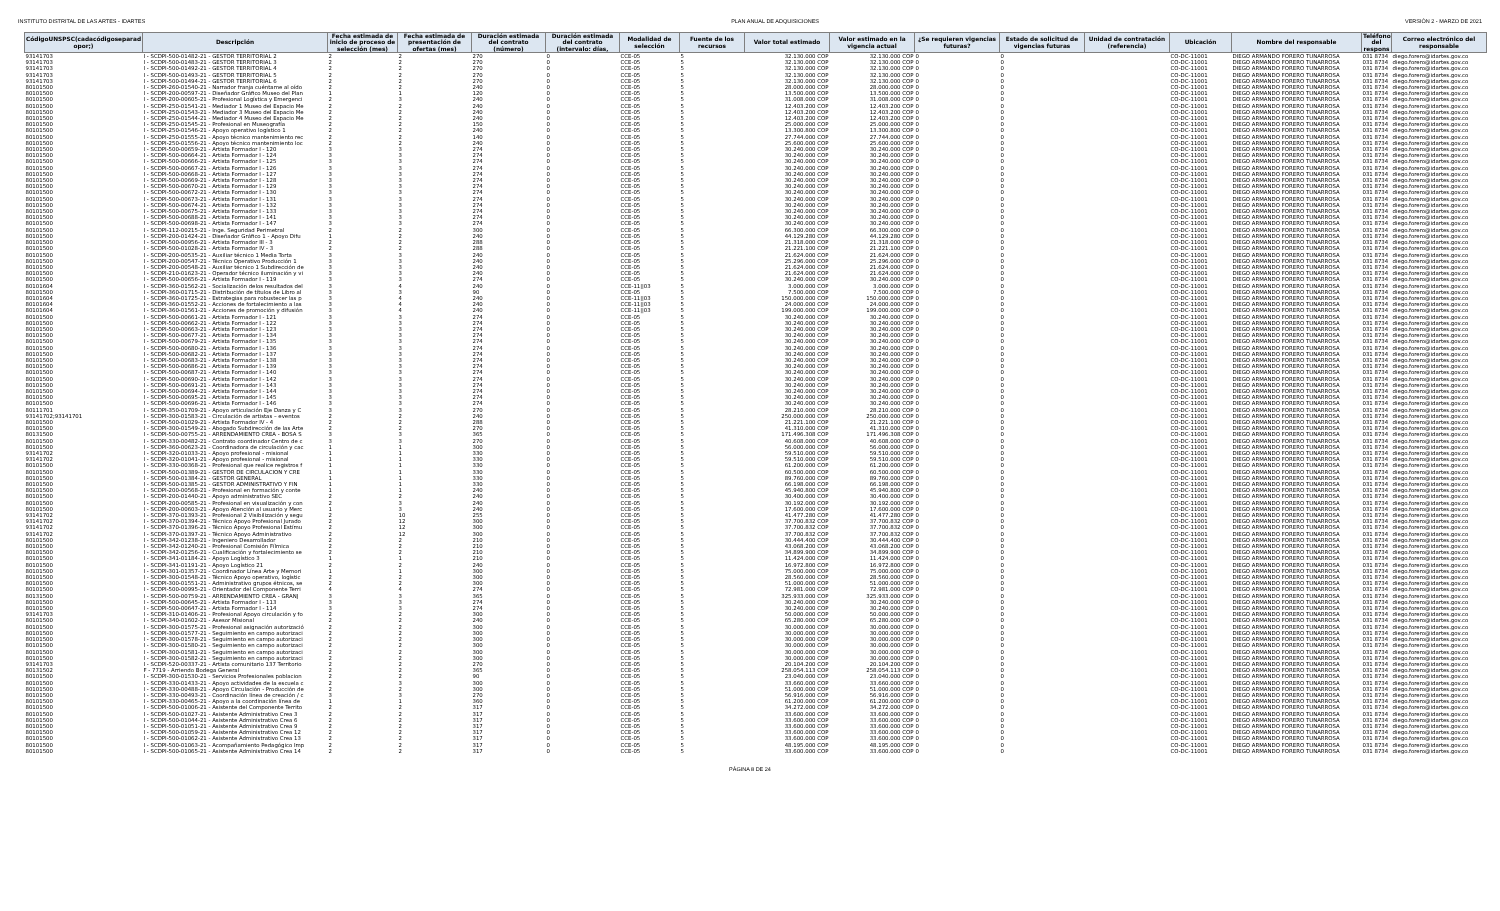INSTITUTO DISTRITAL DE LAS ARTES - IDARTES PLAN ANUAL DE ADQUISICIONES VERSIÓN 2 - MARZO DE 2021
| CódigoUNSPSC(cadacódigoseparad opor;) | Descripción | Fecha estimada de inicio de proceso de selección (mes) | Fecha estimada de presentación de ofertas (mes) | Duración estimada del contrato (número) | Duración estimada del contrato (intervalo: días, | Modalidad de selección | Fuente de los recursos | Valor total estimado | Valor estimado en la vigencia actual | ¿Se requieren vigencias futuras? | Estado de solicitud de vigencias futuras | Unidad de contratación (referencia) | Ubicación | Nombre del responsable | Teléfono del respons | Correo electrónico del responsable |
| --- | --- | --- | --- | --- | --- | --- | --- | --- | --- | --- | --- | --- | --- | --- | --- | --- |
| 93141703 | I - SCDPI-500-01482-21 - GESTOR TERRITORIAL 2 | 2 | 2 | 270 | 0 | CCE-05 | 5 | 32.130.000 COP | 32.130.000 COP | 0 | 0 | | CO-DC-11001 | DIEGO ARMANDO FORERO TUNARROSA | 031 8734 | diego.forero@idartes.gov.co |
| 93141703 | I - SCDPI-500-01483-21 - GESTOR TERRITORIAL 3 | 2 | 2 | 270 | 0 | CCE-05 | 5 | 32.130.000 COP | 32.130.000 COP | 0 | 0 | | CO-DC-11001 | DIEGO ARMANDO FORERO TUNARROSA | 031 8734 | diego.forero@idartes.gov.co |
| 93141703 | I - SCDPI-500-01492-21 - GESTOR TERRITORIAL 4 | 2 | 2 | 270 | 0 | CCE-05 | 5 | 32.130.000 COP | 32.130.000 COP | 0 | 0 | | CO-DC-11001 | DIEGO ARMANDO FORERO TUNARROSA | 031 8734 | diego.forero@idartes.gov.co |
| 93141703 | I - SCDPI-500-01493-21 - GESTOR TERRITORIAL 5 | 2 | 2 | 270 | 0 | CCE-05 | 5 | 32.130.000 COP | 32.130.000 COP | 0 | 0 | | CO-DC-11001 | DIEGO ARMANDO FORERO TUNARROSA | 031 8734 | diego.forero@idartes.gov.co |
| 93141703 | I - SCDPI-500-01494-21 - GESTOR TERRITORIAL 6 | 2 | 2 | 270 | 0 | CCE-05 | 5 | 32.130.000 COP | 32.130.000 COP | 0 | 0 | | CO-DC-11001 | DIEGO ARMANDO FORERO TUNARROSA | 031 8734 | diego.forero@idartes.gov.co |
| 80101500 | I - SCDPI-260-01540-21 - Narrador franja cuéntame al oído | 2 | 2 | 240 | 0 | CCE-05 | 5 | 28.000.000 COP | 28.000.000 COP | 0 | 0 | | CO-DC-11001 | DIEGO ARMANDO FORERO TUNARROSA | 031 8734 | diego.forero@idartes.gov.co |
| 80101500 | I - SCDPI-200-00597-21 - Diseñador Gráfico Museo del Plan | 1 | 1 | 120 | 0 | CCE-05 | 5 | 13.500.000 COP | 13.500.000 COP | 0 | 0 | | CO-DC-11001 | DIEGO ARMANDO FORERO TUNARROSA | 031 8734 | diego.forero@idartes.gov.co |
| 80101500 | I - SCDPI-200-00605-21 - Profesional Logística y Emergenci | 2 | 3 | 240 | 0 | CCE-05 | 5 | 31.008.000 COP | 31.008.000 COP | 0 | 0 | | CO-DC-11001 | DIEGO ARMANDO FORERO TUNARROSA | 031 8734 | diego.forero@idartes.gov.co |
| 80101500 | I - SCDPI-250-01541-21 - Mediador 1 Museo del Espacio Me | 2 | 2 | 240 | 0 | CCE-05 | 5 | 12.403.200 COP | 12.403.200 COP | 0 | 0 | | CO-DC-11001 | DIEGO ARMANDO FORERO TUNARROSA | 031 8734 | diego.forero@idartes.gov.co |
| 80101500 | I - SCDPI-250-01543-21 - Mediador 3 Museo del Espacio Me | 2 | 2 | 240 | 0 | CCE-05 | 5 | 12.403.200 COP | 12.403.200 COP | 0 | 0 | | CO-DC-11001 | DIEGO ARMANDO FORERO TUNARROSA | 031 8734 | diego.forero@idartes.gov.co |
| 80101500 | I - SCDPI-250-01544-21 - Mediador 4 Museo del Espacio Me | 2 | 2 | 240 | 0 | CCE-05 | 5 | 12.403.200 COP | 12.403.200 COP | 0 | 0 | | CO-DC-11001 | DIEGO ARMANDO FORERO TUNARROSA | 031 8734 | diego.forero@idartes.gov.co |
| 80101500 | I - SCDPI-250-01545-21 - Profesional en Museografía | 2 | 2 | 150 | 0 | CCE-05 | 5 | 25.000.000 COP | 25.000.000 COP | 0 | 0 | | CO-DC-11001 | DIEGO ARMANDO FORERO TUNARROSA | 031 8734 | diego.forero@idartes.gov.co |
| 80101500 | I - SCDPI-250-01546-21 - Apoyo operativo logístico 1 | 2 | 2 | 240 | 0 | CCE-05 | 5 | 13.300.800 COP | 13.300.800 COP | 0 | 0 | | CO-DC-11001 | DIEGO ARMANDO FORERO TUNARROSA | 031 8734 | diego.forero@idartes.gov.co |
| 80101500 | I - SCDPI-250-01555-21 - Apoyo técnico mantenimiento rec | 2 | 2 | 140 | 0 | CCE-05 | 5 | 27.744.000 COP | 27.744.000 COP | 0 | 0 | | CO-DC-11001 | DIEGO ARMANDO FORERO TUNARROSA | 031 8734 | diego.forero@idartes.gov.co |
| 80101500 | I - SCDPI-250-01556-21 - Apoyo técnico mantenimiento loc | 2 | 2 | 240 | 0 | CCE-05 | 5 | 25.600.000 COP | 25.600.000 COP | 0 | 0 | | CO-DC-11001 | DIEGO ARMANDO FORERO TUNARROSA | 031 8734 | diego.forero@idartes.gov.co |
| 80101500 | I - SCDPI-500-00659-21 - Artista Formador I - 120 | 3 | 3 | 274 | 0 | CCE-05 | 5 | 30.240.000 COP | 30.240.000 COP | 0 | 0 | | CO-DC-11001 | DIEGO ARMANDO FORERO TUNARROSA | 031 8734 | diego.forero@idartes.gov.co |
| 80101500 | I - SCDPI-500-00664-21 - Artista Formador I - 124 | 3 | 3 | 274 | 0 | CCE-05 | 5 | 30.240.000 COP | 30.240.000 COP | 0 | 0 | | CO-DC-11001 | DIEGO ARMANDO FORERO TUNARROSA | 031 8734 | diego.forero@idartes.gov.co |
| 80101500 | I - SCDPI-500-00666-21 - Artista Formador I - 125 | 3 | 3 | 274 | 0 | CCE-05 | 5 | 30.240.000 COP | 30.240.000 COP | 0 | 0 | | CO-DC-11001 | DIEGO ARMANDO FORERO TUNARROSA | 031 8734 | diego.forero@idartes.gov.co |
| 80101500 | I - SCDPI-500-00667-21 - Artista Formador I - 126 | 3 | 3 | 274 | 0 | CCE-05 | 5 | 30.240.000 COP | 30.240.000 COP | 0 | 0 | | CO-DC-11001 | DIEGO ARMANDO FORERO TUNARROSA | 031 8734 | diego.forero@idartes.gov.co |
| 80101500 | I - SCDPI-500-00668-21 - Artista Formador I - 127 | 3 | 3 | 274 | 0 | CCE-05 | 5 | 30.240.000 COP | 30.240.000 COP | 0 | 0 | | CO-DC-11001 | DIEGO ARMANDO FORERO TUNARROSA | 031 8734 | diego.forero@idartes.gov.co |
| 80101500 | I - SCDPI-500-00669-21 - Artista Formador I - 128 | 3 | 3 | 274 | 0 | CCE-05 | 5 | 30.240.000 COP | 30.240.000 COP | 0 | 0 | | CO-DC-11001 | DIEGO ARMANDO FORERO TUNARROSA | 031 8734 | diego.forero@idartes.gov.co |
| 80101500 | I - SCDPI-500-00670-21 - Artista Formador I - 129 | 3 | 3 | 274 | 0 | CCE-05 | 5 | 30.240.000 COP | 30.240.000 COP | 0 | 0 | | CO-DC-11001 | DIEGO ARMANDO FORERO TUNARROSA | 031 8734 | diego.forero@idartes.gov.co |
| 80101500 | I - SCDPI-500-00672-21 - Artista Formador I - 130 | 3 | 3 | 274 | 0 | CCE-05 | 5 | 30.240.000 COP | 30.240.000 COP | 0 | 0 | | CO-DC-11001 | DIEGO ARMANDO FORERO TUNARROSA | 031 8734 | diego.forero@idartes.gov.co |
| 80101500 | I - SCDPI-500-00673-21 - Artista Formador I - 131 | 3 | 3 | 274 | 0 | CCE-05 | 5 | 30.240.000 COP | 30.240.000 COP | 0 | 0 | | CO-DC-11001 | DIEGO ARMANDO FORERO TUNARROSA | 031 8734 | diego.forero@idartes.gov.co |
| 80101500 | I - SCDPI-500-00674-21 - Artista Formador I - 132 | 3 | 3 | 274 | 0 | CCE-05 | 5 | 30.240.000 COP | 30.240.000 COP | 0 | 0 | | CO-DC-11001 | DIEGO ARMANDO FORERO TUNARROSA | 031 8734 | diego.forero@idartes.gov.co |
| 80101500 | I - SCDPI-500-00675-21 - Artista Formador I - 133 | 3 | 3 | 274 | 0 | CCE-05 | 5 | 30.240.000 COP | 30.240.000 COP | 0 | 0 | | CO-DC-11001 | DIEGO ARMANDO FORERO TUNARROSA | 031 8734 | diego.forero@idartes.gov.co |
| 80101500 | I - SCDPI-500-00688-21 - Artista Formador I - 141 | 3 | 3 | 274 | 0 | CCE-05 | 5 | 30.240.000 COP | 30.240.000 COP | 0 | 0 | | CO-DC-11001 | DIEGO ARMANDO FORERO TUNARROSA | 031 8734 | diego.forero@idartes.gov.co |
| 80101500 | I - SCDPI-500-00698-21 - Artista Formador I - 147 | 3 | 3 | 274 | 0 | CCE-05 | 5 | 30.240.000 COP | 30.240.000 COP | 0 | 0 | | CO-DC-11001 | DIEGO ARMANDO FORERO TUNARROSA | 031 8734 | diego.forero@idartes.gov.co |
| 80101500 | I - SCDPI-112-00215-21 - Inge. Seguridad Perimetral | 2 | 2 | 300 | 0 | CCE-05 | 5 | 66.300.000 COP | 66.300.000 COP | 0 | 0 | | CO-DC-11001 | DIEGO ARMANDO FORERO TUNARROSA | 031 8734 | diego.forero@idartes.gov.co |
| 80101500 | I - SCDPI-200-01424-21 - Diseñador Gráfico 1 - Apoyo Difu | 1 | 2 | 240 | 0 | CCE-05 | 5 | 44.129.280 COP | 44.129.280 COP | 0 | 0 | | CO-DC-11001 | DIEGO ARMANDO FORERO TUNARROSA | 031 8734 | diego.forero@idartes.gov.co |
| 80101500 | I - SCDPI-500-00956-21 - Artista Formador III - 3 | 2 | 2 | 288 | 0 | CCE-05 | 5 | 21.318.000 COP | 21.318.000 COP | 0 | 0 | | CO-DC-11001 | DIEGO ARMANDO FORERO TUNARROSA | 031 8734 | diego.forero@idartes.gov.co |
| 80101500 | I - SCDPI-500-01028-21 - Artista Formador IV - 3 | 2 | 2 | 288 | 0 | CCE-05 | 5 | 21.221.100 COP | 21.221.100 COP | 0 | 0 | | CO-DC-11001 | DIEGO ARMANDO FORERO TUNARROSA | 031 8734 | diego.forero@idartes.gov.co |
| 80101500 | I - SCDPI-200-00535-21 - Auxiliar técnico 1 Media Torta | 3 | 3 | 240 | 0 | CCE-05 | 5 | 21.624.000 COP | 21.624.000 COP | 0 | 0 | | CO-DC-11001 | DIEGO ARMANDO FORERO TUNARROSA | 031 8734 | diego.forero@idartes.gov.co |
| 80101500 | I - SCDPI-200-00547-21 - Técnico Operativo Producción 1 | 3 | 3 | 240 | 0 | CCE-05 | 5 | 25.296.000 COP | 25.296.000 COP | 0 | 0 | | CO-DC-11001 | DIEGO ARMANDO FORERO TUNARROSA | 031 8734 | diego.forero@idartes.gov.co |
| 80101500 | I - SCDPI-200-00548-21 - Auxiliar técnico 1 Subdirección de | 3 | 3 | 240 | 0 | CCE-05 | 5 | 21.624.000 COP | 21.624.000 COP | 0 | 0 | | CO-DC-11001 | DIEGO ARMANDO FORERO TUNARROSA | 031 8734 | diego.forero@idartes.gov.co |
| 80101500 | I - SCDPI-210-01623-21 - Operador técnico iluminación y vi | 3 | 3 | 240 | 0 | CCE-05 | 5 | 21.624.000 COP | 21.624.000 COP | 0 | 0 | | CO-DC-11001 | DIEGO ARMANDO FORERO TUNARROSA | 031 8734 | diego.forero@idartes.gov.co |
| 80101500 | I - SCDPI-500-00656-21 - Artista Formador I - 119 | 3 | 3 | 274 | 0 | CCE-05 | 5 | 30.240.000 COP | 30.240.000 COP | 0 | 0 | | CO-DC-11001 | DIEGO ARMANDO FORERO TUNARROSA | 031 8734 | diego.forero@idartes.gov.co |
| 80101604 | I - SCDPI-360-01562-21 - Socialización delos resultados del | 3 | 4 | 240 | 0 | CCE-11//03 | 5 | 3.000.000 COP | 3.000.000 COP | 0 | 0 | | CO-DC-11001 | DIEGO ARMANDO FORERO TUNARROSA | 031 8734 | diego.forero@idartes.gov.co |
| 80101500 | I - SCDPI-360-01715-21 - Distribución de títulos de Libro al | 3 | 3 | 90 | 0 | CCE-05 | 5 | 7.500.000 COP | 7.500.000 COP | 0 | 0 | | CO-DC-11001 | DIEGO ARMANDO FORERO TUNARROSA | 031 8734 | diego.forero@idartes.gov.co |
| 80101604 | I - SCDPI-360-01725-21 - Estrategias para robustecer las p | 3 | 4 | 240 | 0 | CCE-11//03 | 5 | 150.000.000 COP | 150.000.000 COP | 0 | 0 | | CO-DC-11001 | DIEGO ARMANDO FORERO TUNARROSA | 031 8734 | diego.forero@idartes.gov.co |
| 80101604 | I - SCDPI-360-01552-21 - Acciones de fortalecimiento a las | 3 | 4 | 240 | 0 | CCE-11//03 | 5 | 24.000.000 COP | 24.000.000 COP | 0 | 0 | | CO-DC-11001 | DIEGO ARMANDO FORERO TUNARROSA | 031 8734 | diego.forero@idartes.gov.co |
| 80101604 | I - SCDPI-360-01561-21 - Acciones de promoción y difusión | 3 | 4 | 240 | 0 | CCE-11//03 | 5 | 199.000.000 COP | 199.000.000 COP | 0 | 0 | | CO-DC-11001 | DIEGO ARMANDO FORERO TUNARROSA | 031 8734 | diego.forero@idartes.gov.co |
| 80101500 | I - SCDPI-500-00661-21 - Artista Formador I - 121 | 3 | 3 | 274 | 0 | CCE-05 | 5 | 30.240.000 COP | 30.240.000 COP | 0 | 0 | | CO-DC-11001 | DIEGO ARMANDO FORERO TUNARROSA | 031 8734 | diego.forero@idartes.gov.co |
| 80101500 | I - SCDPI-500-00662-21 - Artista Formador I - 122 | 3 | 3 | 274 | 0 | CCE-05 | 5 | 30.240.000 COP | 30.240.000 COP | 0 | 0 | | CO-DC-11001 | DIEGO ARMANDO FORERO TUNARROSA | 031 8734 | diego.forero@idartes.gov.co |
| 80101500 | I - SCDPI-500-00663-21 - Artista Formador I - 123 | 3 | 3 | 274 | 0 | CCE-05 | 5 | 30.240.000 COP | 30.240.000 COP | 0 | 0 | | CO-DC-11001 | DIEGO ARMANDO FORERO TUNARROSA | 031 8734 | diego.forero@idartes.gov.co |
| 80101500 | I - SCDPI-500-00677-21 - Artista Formador I - 134 | 3 | 3 | 274 | 0 | CCE-05 | 5 | 30.240.000 COP | 30.240.000 COP | 0 | 0 | | CO-DC-11001 | DIEGO ARMANDO FORERO TUNARROSA | 031 8734 | diego.forero@idartes.gov.co |
| 80101500 | I - SCDPI-500-00679-21 - Artista Formador I - 135 | 3 | 3 | 274 | 0 | CCE-05 | 5 | 30.240.000 COP | 30.240.000 COP | 0 | 0 | | CO-DC-11001 | DIEGO ARMANDO FORERO TUNARROSA | 031 8734 | diego.forero@idartes.gov.co |
| 80101500 | I - SCDPI-500-00680-21 - Artista Formador I - 136 | 3 | 3 | 274 | 0 | CCE-05 | 5 | 30.240.000 COP | 30.240.000 COP | 0 | 0 | | CO-DC-11001 | DIEGO ARMANDO FORERO TUNARROSA | 031 8734 | diego.forero@idartes.gov.co |
| 80101500 | I - SCDPI-500-00682-21 - Artista Formador I - 137 | 3 | 3 | 274 | 0 | CCE-05 | 5 | 30.240.000 COP | 30.240.000 COP | 0 | 0 | | CO-DC-11001 | DIEGO ARMANDO FORERO TUNARROSA | 031 8734 | diego.forero@idartes.gov.co |
| 80101500 | I - SCDPI-500-00683-21 - Artista Formador I - 138 | 3 | 3 | 274 | 0 | CCE-05 | 5 | 30.240.000 COP | 30.240.000 COP | 0 | 0 | | CO-DC-11001 | DIEGO ARMANDO FORERO TUNARROSA | 031 8734 | diego.forero@idartes.gov.co |
| 80101500 | I - SCDPI-500-00686-21 - Artista Formador I - 139 | 3 | 3 | 274 | 0 | CCE-05 | 5 | 30.240.000 COP | 30.240.000 COP | 0 | 0 | | CO-DC-11001 | DIEGO ARMANDO FORERO TUNARROSA | 031 8734 | diego.forero@idartes.gov.co |
| 80101500 | I - SCDPI-500-00687-21 - Artista Formador I - 140 | 3 | 3 | 274 | 0 | CCE-05 | 5 | 30.240.000 COP | 30.240.000 COP | 0 | 0 | | CO-DC-11001 | DIEGO ARMANDO FORERO TUNARROSA | 031 8734 | diego.forero@idartes.gov.co |
| 80101500 | I - SCDPI-500-00690-21 - Artista Formador I - 142 | 3 | 3 | 274 | 0 | CCE-05 | 5 | 30.240.000 COP | 30.240.000 COP | 0 | 0 | | CO-DC-11001 | DIEGO ARMANDO FORERO TUNARROSA | 031 8734 | diego.forero@idartes.gov.co |
| 80101500 | I - SCDPI-500-00691-21 - Artista Formador I - 143 | 3 | 3 | 274 | 0 | CCE-05 | 5 | 30.240.000 COP | 30.240.000 COP | 0 | 0 | | CO-DC-11001 | DIEGO ARMANDO FORERO TUNARROSA | 031 8734 | diego.forero@idartes.gov.co |
| 80101500 | I - SCDPI-500-00694-21 - Artista Formador I - 144 | 3 | 3 | 274 | 0 | CCE-05 | 5 | 30.240.000 COP | 30.240.000 COP | 0 | 0 | | CO-DC-11001 | DIEGO ARMANDO FORERO TUNARROSA | 031 8734 | diego.forero@idartes.gov.co |
| 80101500 | I - SCDPI-500-00695-21 - Artista Formador I - 145 | 3 | 3 | 274 | 0 | CCE-05 | 5 | 30.240.000 COP | 30.240.000 COP | 0 | 0 | | CO-DC-11001 | DIEGO ARMANDO FORERO TUNARROSA | 031 8734 | diego.forero@idartes.gov.co |
| 80101500 | I - SCDPI-500-00696-21 - Artista Formador I - 146 | 3 | 3 | 274 | 0 | CCE-05 | 5 | 30.240.000 COP | 30.240.000 COP | 0 | 0 | | CO-DC-11001 | DIEGO ARMANDO FORERO TUNARROSA | 031 8734 | diego.forero@idartes.gov.co |
| 80111701 | I - SCDPI-350-01709-21 - Apoyo articulación Eje Danza y C | 3 | 3 | 270 | 0 | CCE-05 | 5 | 28.210.000 COP | 28.210.000 COP | 0 | 0 | | CO-DC-11001 | DIEGO ARMANDO FORERO TUNARROSA | 031 8734 | diego.forero@idartes.gov.co |
| 93141702;93141701 | I - SCDPI-300-01583-21 - Circulación de artistas – eventos | 2 | 2 | 240 | 0 | CCE-05 | 5 | 250.000.000 COP | 250.000.000 COP | 0 | 0 | | CO-DC-11001 | DIEGO ARMANDO FORERO TUNARROSA | 031 8734 | diego.forero@idartes.gov.co |
| 80101500 | I - SCDPI-500-01029-21 - Artista Formador IV - 4 | 2 | 2 | 288 | 0 | CCE-05 | 5 | 21.221.100 COP | 21.221.100 COP | 0 | 0 | | CO-DC-11001 | DIEGO ARMANDO FORERO TUNARROSA | 031 8734 | diego.forero@idartes.gov.co |
| 80101500 | I - SCDPI-300-01549-21 - Abogado Subdirección de las Arte | 2 | 2 | 270 | 0 | CCE-05 | 5 | 41.310.000 COP | 41.310.000 COP | 0 | 0 | | CO-DC-11001 | DIEGO ARMANDO FORERO TUNARROSA | 031 8734 | diego.forero@idartes.gov.co |
| 80131500 | I - SCDPI-500-00755-21 - ARRENDAMIENTO CREA - BOSA S | 3 | 3 | 365 | 0 | CCE-05 | 5 | 171.496.308 COP | 171.496.308 COP | 0 | 0 | | CO-DC-11001 | DIEGO ARMANDO FORERO TUNARROSA | 031 8734 | diego.forero@idartes.gov.co |
| 80101500 | I - SCDPI-330-00482-21 - Contrato coordinador Centro de c | 3 | 3 | 270 | 0 | CCE-05 | 5 | 40.608.000 COP | 40.608.000 COP | 0 | 0 | | CO-DC-11001 | DIEGO ARMANDO FORERO TUNARROSA | 031 8734 | diego.forero@idartes.gov.co |
| 80101500 | I - SCDPI-360-00623-21 - Coordinadora de circulación y cac | 1 | 1 | 300 | 0 | CCE-05 | 5 | 56.000.000 COP | 56.000.000 COP | 0 | 0 | | CO-DC-11001 | DIEGO ARMANDO FORERO TUNARROSA | 031 8734 | diego.forero@idartes.gov.co |
| 93141702 | I - SCDPI-320-01033-21 - Apoyo profesional - misional | 1 | 1 | 330 | 0 | CCE-05 | 5 | 59.510.000 COP | 59.510.000 COP | 0 | 0 | | CO-DC-11001 | DIEGO ARMANDO FORERO TUNARROSA | 031 8734 | diego.forero@idartes.gov.co |
| 93141702 | I - SCDPI-320-01041-21 - Apoyo profesional - misional | 1 | 1 | 330 | 0 | CCE-05 | 5 | 59.510.000 COP | 59.510.000 COP | 0 | 0 | | CO-DC-11001 | DIEGO ARMANDO FORERO TUNARROSA | 031 8734 | diego.forero@idartes.gov.co |
| 80101500 | I - SCDPI-330-00368-21 - Profesional que realice registros f | 1 | 1 | 330 | 0 | CCE-05 | 5 | 61.200.000 COP | 61.200.000 COP | 0 | 0 | | CO-DC-11001 | DIEGO ARMANDO FORERO TUNARROSA | 031 8734 | diego.forero@idartes.gov.co |
| 80101500 | I - SCDPI-500-01389-21 - GESTOR DE CIRCULACION Y CRE | 1 | 1 | 330 | 0 | CCE-05 | 5 | 60.500.000 COP | 60.500.000 COP | 0 | 0 | | CO-DC-11001 | DIEGO ARMANDO FORERO TUNARROSA | 031 8734 | diego.forero@idartes.gov.co |
| 80101500 | I - SCDPI-500-01384-21 - GESTOR GENERAL | 1 | 1 | 330 | 0 | CCE-05 | 5 | 89.760.000 COP | 89.760.000 COP | 0 | 0 | | CO-DC-11001 | DIEGO ARMANDO FORERO TUNARROSA | 031 8734 | diego.forero@idartes.gov.co |
| 80101500 | I - SCDPI-500-01385-21 - GESTOR ADMINISTRATIVO Y FIN | 1 | 1 | 330 | 0 | CCE-05 | 5 | 66.198.000 COP | 66.198.000 COP | 0 | 0 | | CO-DC-11001 | DIEGO ARMANDO FORERO TUNARROSA | 031 8734 | diego.forero@idartes.gov.co |
| 80101500 | I - SCDPI-200-00568-21 - Profesional en formación y conte | 1 | 1 | 240 | 0 | CCE-05 | 5 | 45.940.800 COP | 45.940.800 COP | 0 | 0 | | CO-DC-11001 | DIEGO ARMANDO FORERO TUNARROSA | 031 8734 | diego.forero@idartes.gov.co |
| 80101500 | I - SCDPI-200-01440-21 - Apoyo administrativo SEC | 2 | 2 | 240 | 0 | CCE-05 | 5 | 30.400.000 COP | 30.400.000 COP | 0 | 0 | | CO-DC-11001 | DIEGO ARMANDO FORERO TUNARROSA | 031 8734 | diego.forero@idartes.gov.co |
| 80101500 | I - SCDPI-200-00585-21 - Profesional en visualización y con | 2 | 3 | 240 | 0 | CCE-05 | 5 | 30.192.000 COP | 30.192.000 COP | 0 | 0 | | CO-DC-11001 | DIEGO ARMANDO FORERO TUNARROSA | 031 8734 | diego.forero@idartes.gov.co |
| 80101500 | I - SCDPI-200-00603-21 - Apoyo Atención al usuario y Merc | 1 | 3 | 240 | 0 | CCE-05 | 5 | 17.600.000 COP | 17.600.000 COP | 0 | 0 | | CO-DC-11001 | DIEGO ARMANDO FORERO TUNARROSA | 031 8734 | diego.forero@idartes.gov.co |
| 93141702 | I - SCDPI-370-01393-21 - Profesional 2 Visibilización y segu | 2 | 10 | 255 | 0 | CCE-05 | 5 | 41.477.280 COP | 41.477.280 COP | 0 | 0 | | CO-DC-11001 | DIEGO ARMANDO FORERO TUNARROSA | 031 8734 | diego.forero@idartes.gov.co |
| 93141702 | I - SCDPI-370-01394-21 - Técnico Apoyo Profesional Jurado | 2 | 12 | 300 | 0 | CCE-05 | 5 | 37.700.832 COP | 37.700.832 COP | 0 | 0 | | CO-DC-11001 | DIEGO ARMANDO FORERO TUNARROSA | 031 8734 | diego.forero@idartes.gov.co |
| 93141702 | I - SCDPI-370-01396-21 - Técnico Apoyo Profesional Estímu | 2 | 12 | 300 | 0 | CCE-05 | 5 | 37.700.832 COP | 37.700.832 COP | 0 | 0 | | CO-DC-11001 | DIEGO ARMANDO FORERO TUNARROSA | 031 8734 | diego.forero@idartes.gov.co |
| 93141702 | I - SCDPI-370-01397-21 - Técnico Apoyo Administrativo | 2 | 12 | 300 | 0 | CCE-05 | 5 | 37.700.832 COP | 37.700.832 COP | 0 | 0 | | CO-DC-11001 | DIEGO ARMANDO FORERO TUNARROSA | 031 8734 | diego.forero@idartes.gov.co |
| 80101500 | I - SCDPI-342-01238-21 - Ingeniero Desarrollador | 2 | 2 | 210 | 0 | CCE-05 | 5 | 30.444.400 COP | 30.444.400 COP | 0 | 0 | | CO-DC-11001 | DIEGO ARMANDO FORERO TUNARROSA | 031 8734 | diego.forero@idartes.gov.co |
| 80101500 | I - SCDPI-342-01240-21 - Profesional Comisión Fílmica | 2 | 2 | 210 | 0 | CCE-05 | 5 | 43.068.200 COP | 43.068.200 COP | 0 | 0 | | CO-DC-11001 | DIEGO ARMANDO FORERO TUNARROSA | 031 8734 | diego.forero@idartes.gov.co |
| 80101500 | I - SCDPI-342-01256-21 - Cualificación y fortalecimiento se | 2 | 2 | 210 | 0 | CCE-05 | 5 | 34.899.900 COP | 34.899.900 COP | 0 | 0 | | CO-DC-11001 | DIEGO ARMANDO FORERO TUNARROSA | 031 8734 | diego.forero@idartes.gov.co |
| 80101500 | I - SCDPI-341-01184-21 - Apoyo Logístico 3 | 1 | 1 | 210 | 0 | CCE-05 | 5 | 11.424.000 COP | 11.424.000 COP | 0 | 0 | | CO-DC-11001 | DIEGO ARMANDO FORERO TUNARROSA | 031 8734 | diego.forero@idartes.gov.co |
| 80101500 | I - SCDPI-341-01191-21 - Apoyo Logístico 21 | 2 | 2 | 240 | 0 | CCE-05 | 5 | 16.972.800 COP | 16.972.800 COP | 0 | 0 | | CO-DC-11001 | DIEGO ARMANDO FORERO TUNARROSA | 031 8734 | diego.forero@idartes.gov.co |
| 80101500 | I - SCDPI-301-01357-21 - Coordinador Línea Arte y Memori | 1 | 1 | 300 | 0 | CCE-05 | 5 | 75.000.000 COP | 75.000.000 COP | 0 | 0 | | CO-DC-11001 | DIEGO ARMANDO FORERO TUNARROSA | 031 8734 | diego.forero@idartes.gov.co |
| 80101500 | I - SCDPI-300-01548-21 - Técnico Apoyo operativo, logístic | 2 | 2 | 300 | 0 | CCE-05 | 5 | 28.560.000 COP | 28.560.000 COP | 0 | 0 | | CO-DC-11001 | DIEGO ARMANDO FORERO TUNARROSA | 031 8734 | diego.forero@idartes.gov.co |
| 80101500 | I - SCDPI-300-01551-21 - Administrativo grupos étnicos, se | 2 | 2 | 300 | 0 | CCE-05 | 5 | 51.000.000 COP | 51.000.000 COP | 0 | 0 | | CO-DC-11001 | DIEGO ARMANDO FORERO TUNARROSA | 031 8734 | diego.forero@idartes.gov.co |
| 80101500 | I - SCDPI-500-00995-21 - Orientador del Componente Terri | 4 | 4 | 274 | 0 | CCE-05 | 5 | 72.981.000 COP | 72.981.000 COP | 0 | 0 | | CO-DC-11001 | DIEGO ARMANDO FORERO TUNARROSA | 031 8734 | diego.forero@idartes.gov.co |
| 80131500 | I - SCDPI-500-00759-21 - ARRENDAMIENTO CREA - GRANJ | 3 | 3 | 365 | 0 | CCE-05 | 5 | 325.933.000 COP | 325.933.000 COP | 0 | 0 | | CO-DC-11001 | DIEGO ARMANDO FORERO TUNARROSA | 031 8734 | diego.forero@idartes.gov.co |
| 80101500 | I - SCDPI-500-00645-21 - Artista Formador I - 113 | 3 | 3 | 274 | 0 | CCE-05 | 5 | 30.240.000 COP | 30.240.000 COP | 0 | 0 | | CO-DC-11001 | DIEGO ARMANDO FORERO TUNARROSA | 031 8734 | diego.forero@idartes.gov.co |
| 80101500 | I - SCDPI-500-00647-21 - Artista Formador I - 114 | 3 | 3 | 274 | 0 | CCE-05 | 5 | 30.240.000 COP | 30.240.000 COP | 0 | 0 | | CO-DC-11001 | DIEGO ARMANDO FORERO TUNARROSA | 031 8734 | diego.forero@idartes.gov.co |
| 93141703 | I - SCDPI-310-01406-21 - Profesional Apoyo circulación y fo | 2 | 2 | 300 | 0 | CCE-05 | 5 | 50.000.000 COP | 50.000.000 COP | 0 | 0 | | CO-DC-11001 | DIEGO ARMANDO FORERO TUNARROSA | 031 8734 | diego.forero@idartes.gov.co |
| 80101500 | I - SCDPI-340-01602-21 - Asesor Misional | 2 | 2 | 240 | 0 | CCE-05 | 5 | 65.280.000 COP | 65.280.000 COP | 0 | 0 | | CO-DC-11001 | DIEGO ARMANDO FORERO TUNARROSA | 031 8734 | diego.forero@idartes.gov.co |
| 80101500 | I - SCDPI-300-01575-21 - Profesional asignación autorizació | 2 | 2 | 300 | 0 | CCE-05 | 5 | 30.000.000 COP | 30.000.000 COP | 0 | 0 | | CO-DC-11001 | DIEGO ARMANDO FORERO TUNARROSA | 031 8734 | diego.forero@idartes.gov.co |
| 80101500 | I - SCDPI-300-01577-21 - Seguimiento en campo autorizaci | 2 | 2 | 300 | 0 | CCE-05 | 5 | 30.000.000 COP | 30.000.000 COP | 0 | 0 | | CO-DC-11001 | DIEGO ARMANDO FORERO TUNARROSA | 031 8734 | diego.forero@idartes.gov.co |
| 80101500 | I - SCDPI-300-01578-21 - Seguimiento en campo autorizaci | 2 | 2 | 300 | 0 | CCE-05 | 5 | 30.000.000 COP | 30.000.000 COP | 0 | 0 | | CO-DC-11001 | DIEGO ARMANDO FORERO TUNARROSA | 031 8734 | diego.forero@idartes.gov.co |
| 80101500 | I - SCDPI-300-01580-21 - Seguimiento en campo autorizaci | 2 | 2 | 300 | 0 | CCE-05 | 5 | 30.000.000 COP | 30.000.000 COP | 0 | 0 | | CO-DC-11001 | DIEGO ARMANDO FORERO TUNARROSA | 031 8734 | diego.forero@idartes.gov.co |
| 80101500 | I - SCDPI-300-01581-21 - Seguimiento en campo autorizaci | 2 | 2 | 300 | 0 | CCE-05 | 5 | 30.000.000 COP | 30.000.000 COP | 0 | 0 | | CO-DC-11001 | DIEGO ARMANDO FORERO TUNARROSA | 031 8734 | diego.forero@idartes.gov.co |
| 80101500 | I - SCDPI-300-01582-21 - Seguimiento en campo autorizaci | 2 | 2 | 300 | 0 | CCE-05 | 5 | 30.000.000 COP | 30.000.000 COP | 0 | 0 | | CO-DC-11001 | DIEGO ARMANDO FORERO TUNARROSA | 031 8734 | diego.forero@idartes.gov.co |
| 93141703 | I - SCDPI-520-00337-21 - Artista comunitario 137 Territorio | 2 | 2 | 270 | 0 | CCE-05 | 5 | 20.104.200 COP | 20.104.200 COP | 0 | 0 | | CO-DC-11001 | DIEGO ARMANDO FORERO TUNARROSA | 031 8734 | diego.forero@idartes.gov.co |
| 80131502 | F - 7719 - Arriendo Bodega General | 2 | 2 | 365 | 0 | CCE-05 | 5 | 258.054.113 COP | 258.054.113 COP | 0 | 0 | | CO-DC-11001 | DIEGO ARMANDO FORERO TUNARROSA | 031 8734 | diego.forero@idartes.gov.co |
| 80101500 | I - SCDPI-300-01530-21 - Servicios Profesionales poblacion | 2 | 2 | 90 | 0 | CCE-05 | 5 | 23.040.000 COP | 23.040.000 COP | 0 | 0 | | CO-DC-11001 | DIEGO ARMANDO FORERO TUNARROSA | 031 8734 | diego.forero@idartes.gov.co |
| 80101500 | I - SCDPI-330-01433-21 - Apoyo actividades de la escuela c | 2 | 3 | 300 | 0 | CCE-05 | 5 | 33.660.000 COP | 33.660.000 COP | 0 | 0 | | CO-DC-11001 | DIEGO ARMANDO FORERO TUNARROSA | 031 8734 | diego.forero@idartes.gov.co |
| 80101500 | I - SCDPI-330-00488-21 - Apoyo Circulación - Producción de | 2 | 2 | 300 | 0 | CCE-05 | 5 | 51.000.000 COP | 51.000.000 COP | 0 | 0 | | CO-DC-11001 | DIEGO ARMANDO FORERO TUNARROSA | 031 8734 | diego.forero@idartes.gov.co |
| 80101500 | I - SCDPI-330-00493-21 - Coordinación línea de creación / c | 3 | 3 | 270 | 0 | CCE-05 | 5 | 56.916.000 COP | 56.916.000 COP | 0 | 0 | | CO-DC-11001 | DIEGO ARMANDO FORERO TUNARROSA | 031 8734 | diego.forero@idartes.gov.co |
| 80101500 | I - SCDPI-330-00465-21 - Apoyo a la coordinación línea de | 1 | 1 | 360 | 0 | CCE-05 | 5 | 61.200.000 COP | 61.200.000 COP | 0 | 0 | | CO-DC-11001 | DIEGO ARMANDO FORERO TUNARROSA | 031 8734 | diego.forero@idartes.gov.co |
| 80101500 | I - SCDPI-500-01006-21 - Asistente del Componente Territo | 2 | 2 | 317 | 0 | CCE-05 | 5 | 34.272.000 COP | 34.272.000 COP | 0 | 0 | | CO-DC-11001 | DIEGO ARMANDO FORERO TUNARROSA | 031 8734 | diego.forero@idartes.gov.co |
| 80101500 | I - SCDPI-500-01027-21 - Asistente Administrativo Crea 3 | 2 | 2 | 317 | 0 | CCE-05 | 5 | 33.600.000 COP | 33.600.000 COP | 0 | 0 | | CO-DC-11001 | DIEGO ARMANDO FORERO TUNARROSA | 031 8734 | diego.forero@idartes.gov.co |
| 80101500 | I - SCDPI-500-01044-21 - Asistente Administrativo Crea 6 | 2 | 2 | 317 | 0 | CCE-05 | 5 | 33.600.000 COP | 33.600.000 COP | 0 | 0 | | CO-DC-11001 | DIEGO ARMANDO FORERO TUNARROSA | 031 8734 | diego.forero@idartes.gov.co |
| 80101500 | I - SCDPI-500-01051-21 - Asistente Administrativo Crea 9 | 2 | 2 | 317 | 0 | CCE-05 | 5 | 33.600.000 COP | 33.600.000 COP | 0 | 0 | | CO-DC-11001 | DIEGO ARMANDO FORERO TUNARROSA | 031 8734 | diego.forero@idartes.gov.co |
| 80101500 | I - SCDPI-500-01059-21 - Asistente Administrativo Crea 12 | 2 | 2 | 317 | 0 | CCE-05 | 5 | 33.600.000 COP | 33.600.000 COP | 0 | 0 | | CO-DC-11001 | DIEGO ARMANDO FORERO TUNARROSA | 031 8734 | diego.forero@idartes.gov.co |
| 80101500 | I - SCDPI-500-01062-21 - Asistente Administrativo Crea 13 | 2 | 2 | 317 | 0 | CCE-05 | 5 | 33.600.000 COP | 33.600.000 COP | 0 | 0 | | CO-DC-11001 | DIEGO ARMANDO FORERO TUNARROSA | 031 8734 | diego.forero@idartes.gov.co |
| 80101500 | I - SCDPI-500-01063-21 - Acompañamiento Pedagógico Imp | 2 | 2 | 317 | 0 | CCE-05 | 5 | 48.195.000 COP | 48.195.000 COP | 0 | 0 | | CO-DC-11001 | DIEGO ARMANDO FORERO TUNARROSA | 031 8734 | diego.forero@idartes.gov.co |
| 80101500 | I - SCDPI-500-01065-21 - Asistente Administrativo Crea 14 | 2 | 2 | 317 | 0 | CCE-05 | 5 | 33.600.000 COP | 33.600.000 COP | 0 | 0 | | CO-DC-11001 | DIEGO ARMANDO FORERO TUNARROSA | 031 8734 | diego.forero@idartes.gov.co |
PÁGINA 8 DE 24